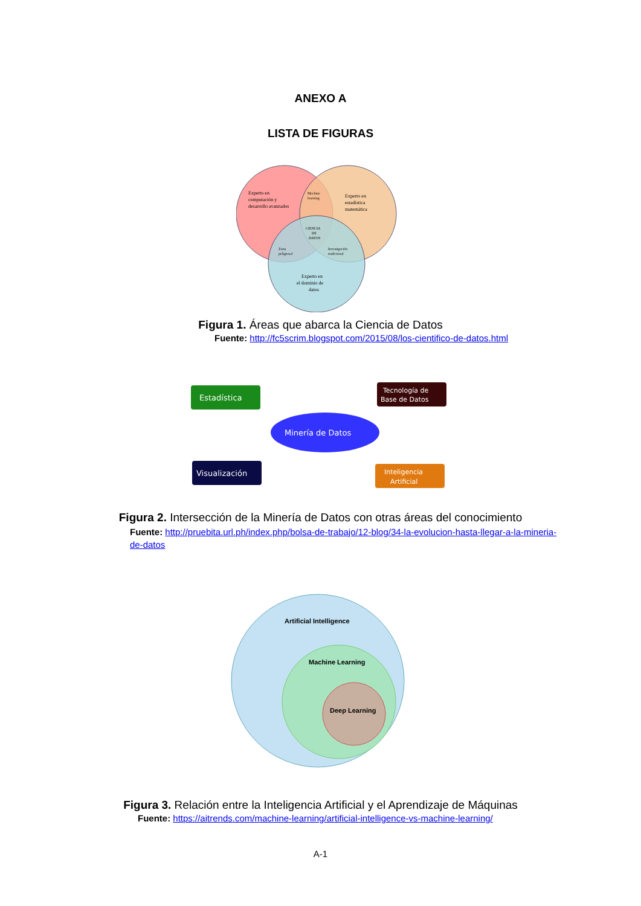ANEXO A
LISTA DE FIGURAS
Experto en
computación y
desarrollo avanzados
Machine
learning
Experto en
estadística
matemática
CIENCIA
DE
DATOS
Zona
peligrosa!
Investigación
tradicional
Experto en
el dominio de
datos
Figura 1. Áreas que abarca la Ciencia de Datos
Fuente: http://fc5scrim.blogspot.com/2015/08/los-cientifico-de-datos.html
Estadística
Tecnología de
Base de Datos
Minería de Datos
Visualización
Inteligencia
Artificial
Figura 2. Intersección de la Minería de Datos con otras áreas del conocimiento
Fuente: http://pruebita.url.ph/index.php/bolsa-de-trabajo/12-blog/34-la-evolucion-hasta-llegar-a-la-mineria-de-datos
Artificial Intelligence
Machine Learning
Deep Learning
Figura 3. Relación entre la Inteligencia Artificial y el Aprendizaje de Máquinas
Fuente: https://aitrends.com/machine-learning/artificial-intelligence-vs-machine-learning/
A-1